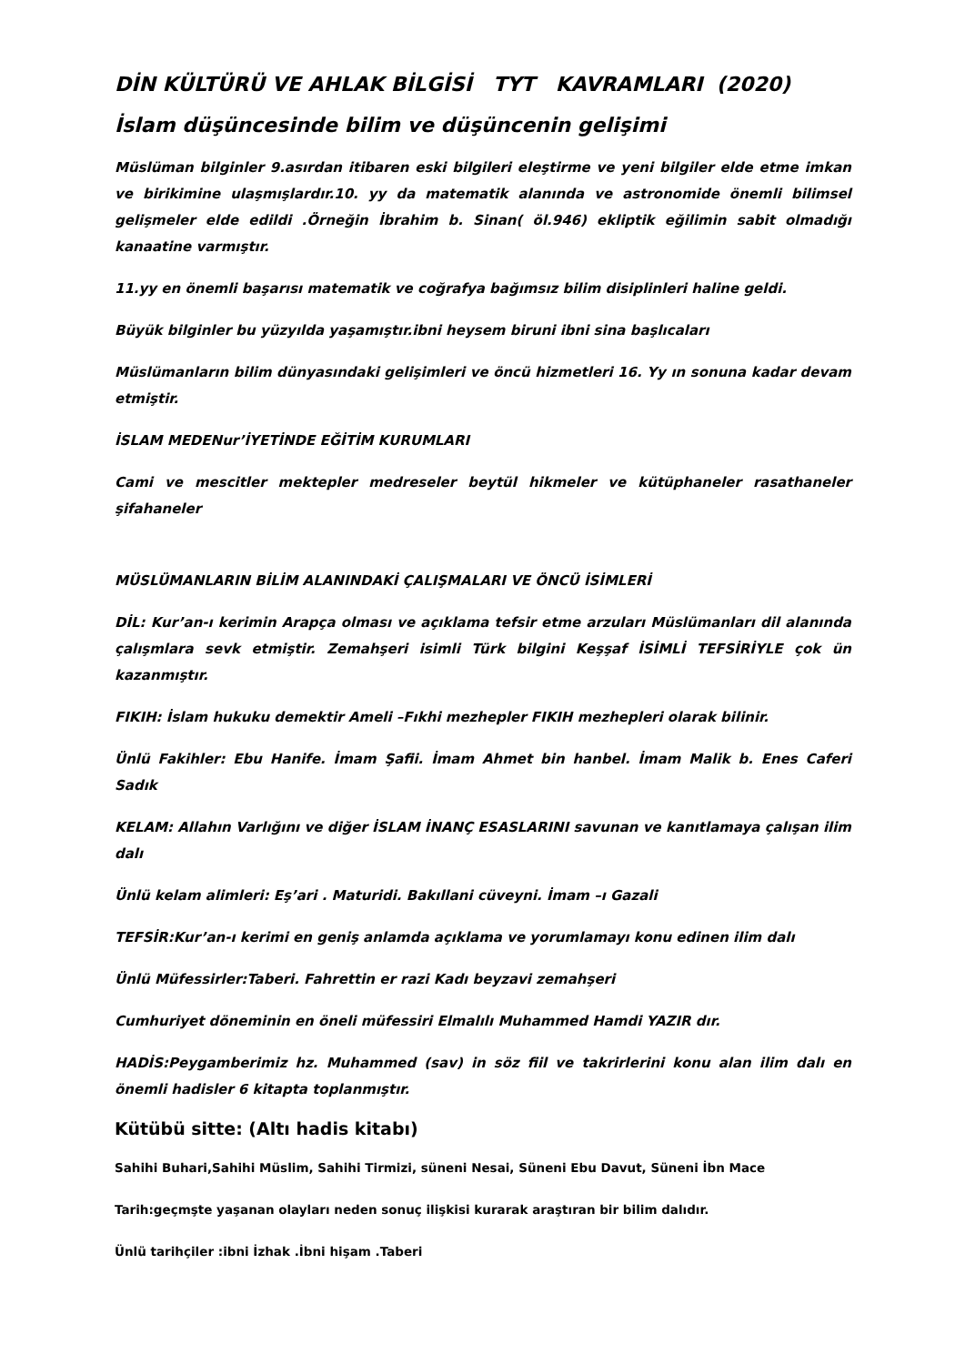DİN KÜLTÜRÜ VE AHLAK BİLGİSİ TYT KAVRAMLARI (2020)
İslam düşüncesinde bilim ve düşüncenin gelişimi
Müslüman bilginler 9.asırdan itibaren eski bilgileri eleştirme ve yeni bilgiler elde etme imkan ve birikimine ulaşmışlardır.10. yy da matematik alanında ve astronomide önemli bilimsel gelişmeler elde edildi .Örneğin İbrahim b. Sinan( öl.946) ekliptik eğilimin sabit olmadığı kanaatine varmıştır.
11.yy en önemli başarısı matematik ve coğrafya bağımsız bilim disiplinleri haline geldi.
Büyük bilginler bu yüzyılda yaşamıştır.ibni heysem biruni ibni sina başlıcaları
Müslümanların bilim dünyasındaki gelişimleri ve öncü hizmetleri 16. Yy ın sonuna kadar devam etmiştir.
İSLAM MEDENur’İYETİNDE EĞİTİM KURUMLARI
Cami ve mescitler mektepler medreseler beytül hikmeler ve kütüphaneler rasathaneler şifahaneler
MÜSLÜMANLARIN BİLİM ALANINDAKİ ÇALIŞMALARI VE ÖNCÜ İSİMLERİ
DİL: Kur’an-ı kerimin Arapça olması ve açıklama tefsir etme arzuları Müslümanları dil alanında çalışmlara sevk etmiştir. Zemahşeri isimli Türk bilgini Keşşaf İSİMLİ TEFSİRİYLE çok ün kazanmıştır.
FIKIH: İslam hukuku demektir Ameli –Fıkhi mezhepler FIKIH mezhepleri olarak bilinir.
Ünlü Fakihler: Ebu Hanife. İmam Şafii. İmam Ahmet bin hanbel. İmam Malik b. Enes Caferi Sadık
KELAM: Allahın Varlığını ve diğer İSLAM İNANÇ ESASLARINI savunan ve kanıtlamaya çalışan ilim dalı
Ünlü kelam alimleri: Eş’ari . Maturidi. Bakıllani cüveyni. İmam –ı Gazali
TEFSİR:Kur’an-ı kerimi en geniş anlamda açıklama ve yorumlamayı konu edinen ilim dalı
Ünlü Müfessirler:Taberi. Fahrettin er razi Kadı beyzavi zemahşeri
Cumhuriyet döneminin en öneli müfessiri Elmalılı Muhammed Hamdi YAZIR dır.
HADİS:Peygamberimiz hz. Muhammed (sav) in söz fiil ve takrirlerini konu alan ilim dalı en önemli hadisler 6 kitapta toplanmıştır.
Kütübü sitte: (Altı hadis kitabı)
Sahihi Buhari,Sahihi Müslim, Sahihi Tirmizi, süneni Nesai, Süneni Ebu Davut, Süneni İbn Mace
Tarih:geçmşte yaşanan olayları neden sonuç ilişkisi kurarak araştıran bir bilim dalıdır.
Ünlü tarihçiler :ibni İzhak .İbni hişam .Taberi